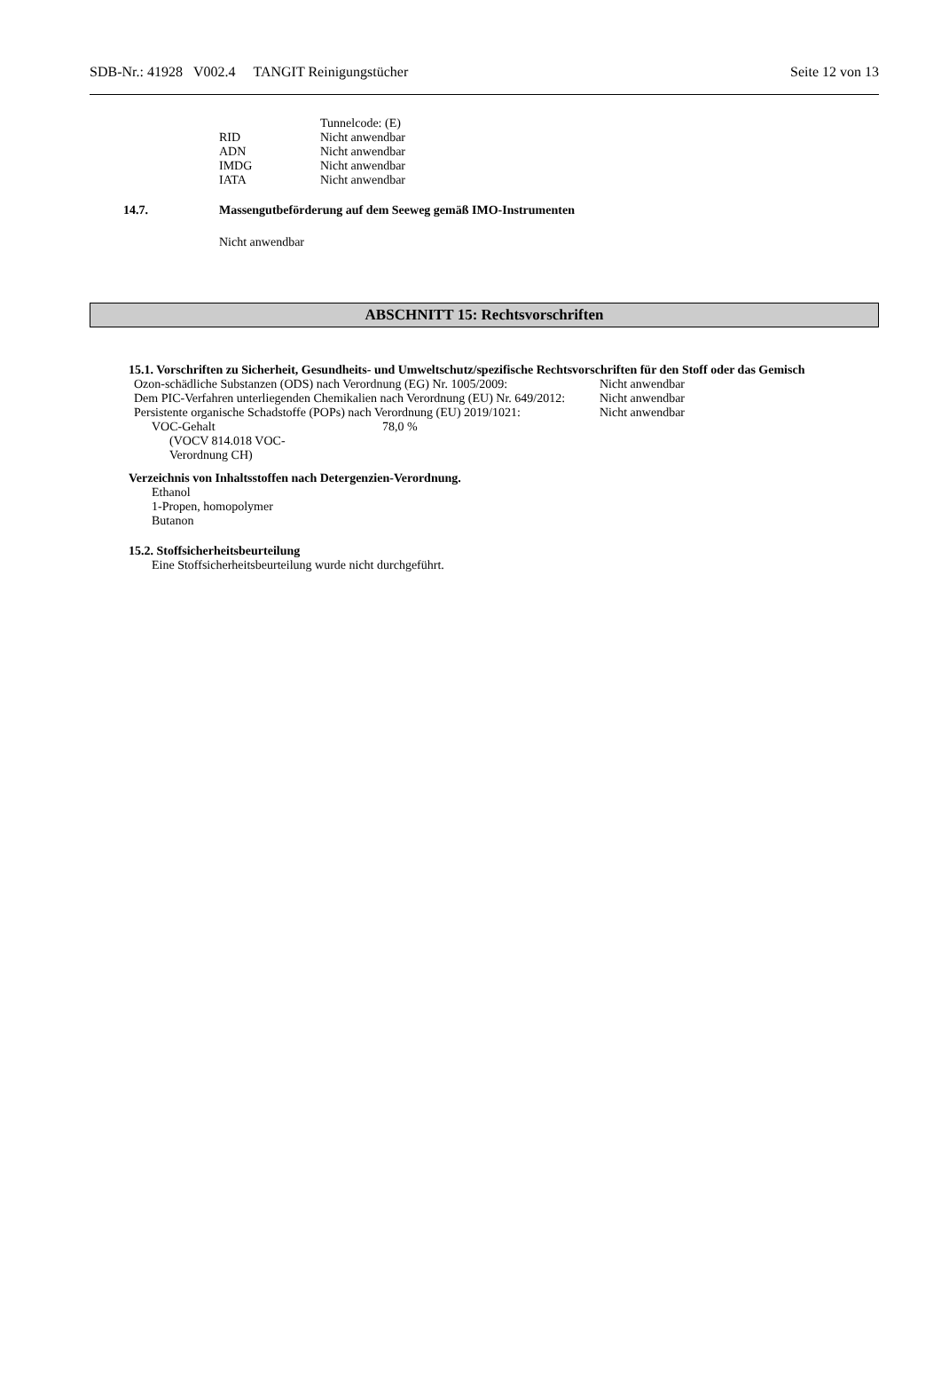SDB-Nr.: 41928 V002.4 TANGIT Reinigungstücher Seite 12 von 13
| | Tunnelcode: (E) |
| RID | Nicht anwendbar |
| ADN | Nicht anwendbar |
| IMDG | Nicht anwendbar |
| IATA | Nicht anwendbar |
14.7. Massengutbeförderung auf dem Seeweg gemäß IMO-Instrumenten
Nicht anwendbar
ABSCHNITT 15: Rechtsvorschriften
15.1. Vorschriften zu Sicherheit, Gesundheits- und Umweltschutz/spezifische Rechtsvorschriften für den Stoff oder das Gemisch
| Ozon-schädliche Substanzen (ODS) nach Verordnung (EG) Nr. 1005/2009: | Nicht anwendbar |
| Dem PIC-Verfahren unterliegenden Chemikalien nach Verordnung (EU) Nr. 649/2012: | Nicht anwendbar |
| Persistente organische Schadstoffe (POPs) nach Verordnung (EU) 2019/1021: | Nicht anwendbar |
| VOC-Gehalt (VOCV 814.018 VOC-Verordnung CH) | 78,0 % |
Verzeichnis von Inhaltsstoffen nach Detergenzien-Verordnung.
Ethanol
1-Propen, homopolymer
Butanon
15.2. Stoffsicherheitsbeurteilung
Eine Stoffsicherheitsbeurteilung wurde nicht durchgeführt.